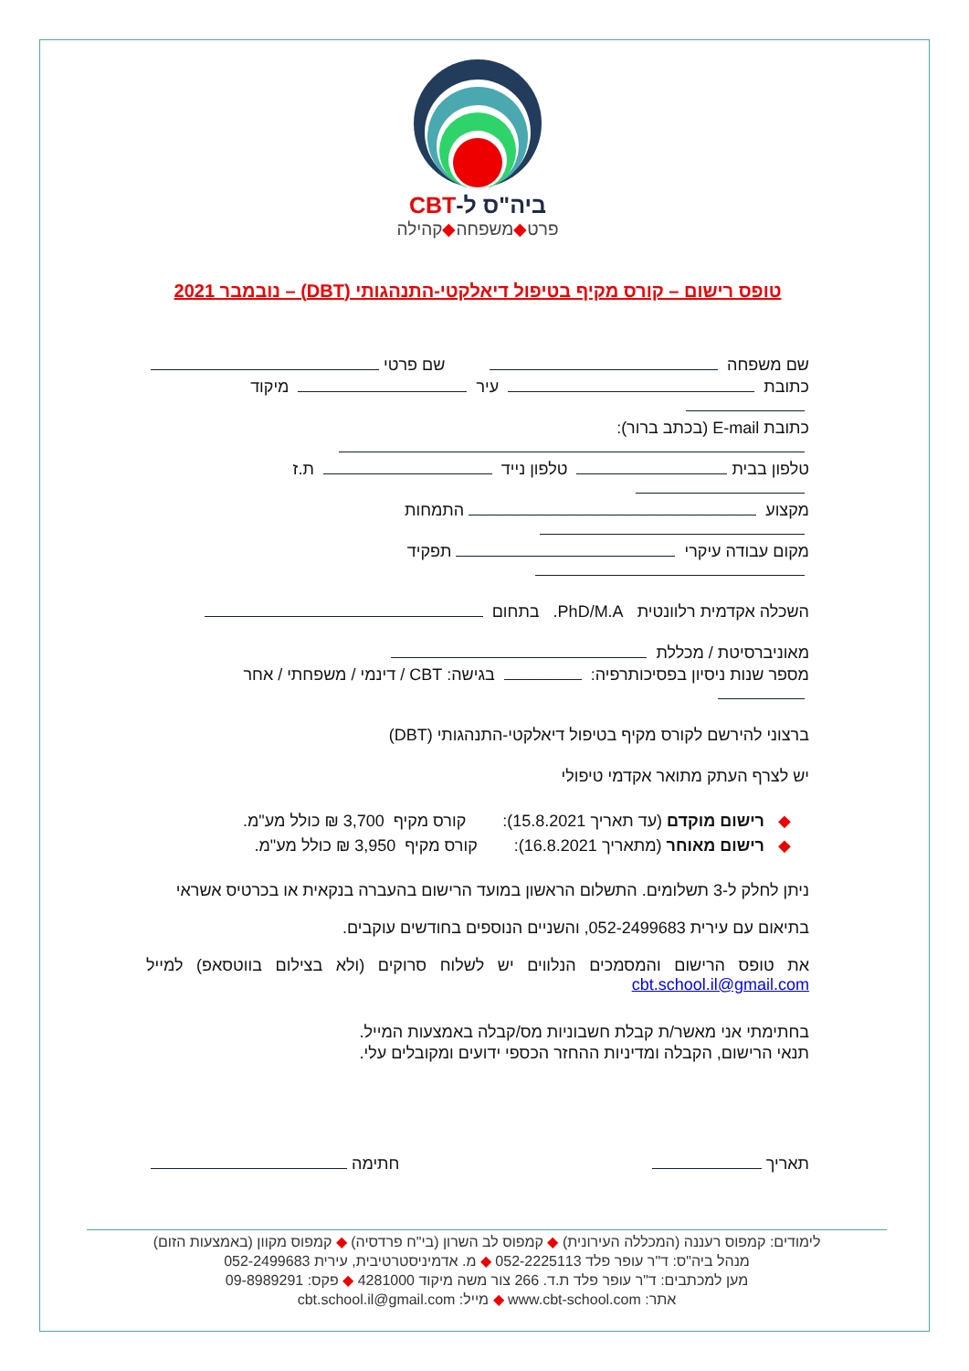ביה"ס ל-CBT
פרט◆משפחה◆קהילה
טופס רישום – קורס מקיף בטיפול דיאלקטי-התנהגותי (DBT) – נובמבר 2021
שם משפחה שם פרטי
כתובת עיר מיקוד
כתובת E-mail (בכתב ברור):
טלפון בבית טלפון נייד ת.ז
מקצוע התמחות
מקום עבודה עיקרי תפקיד
השכלה אקדמית רלוונטית PhD/M.A. בתחום
מאוניברסיטת / מכללת
מספר שנות ניסיון בפסיכותרפיה: בגישה: CBT / דינמי / משפחתי / אחר
ברצוני להירשם לקורס מקיף בטיפול דיאלקטי-התנהגותי (DBT)
יש לצרף העתק מתואר אקדמי טיפולי
◆ רישום מוקדם (עד תאריך 15.8.2021): קורס מקיף 3,700 ₪ כולל מע"מ.
◆ רישום מאוחר (מתאריך 16.8.2021): קורס מקיף 3,950 ₪ כולל מע"מ.
ניתן לחלק ל-3 תשלומים. התשלום הראשון במועד הרישום בהעברה בנקאית או בכרטיס אשראי
בתיאום עם עירית 052-2499683, והשניים הנוספים בחודשים עוקבים.
את טופס הרישום והמסמכים הנלווים יש לשלוח סרוקים (ולא בצילום בווטסאפ) למייל cbt.school.il@gmail.com
בחתימתי אני מאשר/ת קבלת חשבוניות מס/קבלה באמצעות המייל.
תנאי הרישום, הקבלה ומדיניות ההחזר הכספי ידועים ומקובלים עלי.
תאריך חתימה
לימודים: קמפוס רעננה (המכללה העירונית) ◆ קמפוס לב השרון (בי"ח פרדסיה) ◆ קמפוס מקוון (באמצעות הזום)
מנהל ביה"ס: ד"ר עופר פלד 052-2225113 ◆ מ. אדמיניסטרטיבית, עירית 052-2499683
מען למכתבים: ד"ר עופר פלד ת.ד. 266 צור משה מיקוד 4281000 ◆ פקס: 09-8989291
אתר: www.cbt-school.com ◆ מייל: cbt.school.il@gmail.com